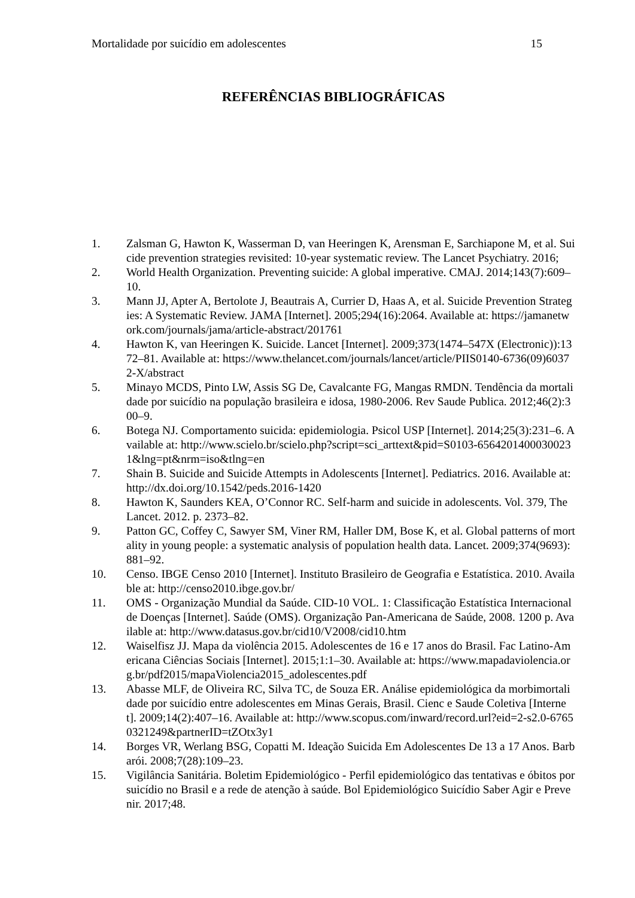Mortalidade por suicídio em adolescentes 15
REFERÊNCIAS BIBLIOGRÁFICAS
1. Zalsman G, Hawton K, Wasserman D, van Heeringen K, Arensman E, Sarchiapone M, et al. Suicide prevention strategies revisited: 10-year systematic review. The Lancet Psychiatry. 2016;
2. World Health Organization. Preventing suicide: A global imperative. CMAJ. 2014;143(7):609–10.
3. Mann JJ, Apter A, Bertolote J, Beautrais A, Currier D, Haas A, et al. Suicide Prevention Strategies: A Systematic Review. JAMA [Internet]. 2005;294(16):2064. Available at: https://jamanetwork.com/journals/jama/article-abstract/201761
4. Hawton K, van Heeringen K. Suicide. Lancet [Internet]. 2009;373(1474–547X (Electronic)):1372–81. Available at: https://www.thelancet.com/journals/lancet/article/PIIS0140-6736(09)60372-X/abstract
5. Minayo MCDS, Pinto LW, Assis SG De, Cavalcante FG, Mangas RMDN. Tendência da mortalidade por suicídio na população brasileira e idosa, 1980-2006. Rev Saude Publica. 2012;46(2):300–9.
6. Botega NJ. Comportamento suicida: epidemiologia. Psicol USP [Internet]. 2014;25(3):231–6. Available at: http://www.scielo.br/scielo.php?script=sci_arttext&pid=S0103-65642014000300231&lng=pt&nrm=iso&tlng=en
7. Shain B. Suicide and Suicide Attempts in Adolescents [Internet]. Pediatrics. 2016. Available at: http://dx.doi.org/10.1542/peds.2016-1420
8. Hawton K, Saunders KEA, O’Connor RC. Self-harm and suicide in adolescents. Vol. 379, The Lancet. 2012. p. 2373–82.
9. Patton GC, Coffey C, Sawyer SM, Viner RM, Haller DM, Bose K, et al. Global patterns of mortality in young people: a systematic analysis of population health data. Lancet. 2009;374(9693):881–92.
10. Censo. IBGE Censo 2010 [Internet]. Instituto Brasileiro de Geografia e Estatística. 2010. Available at: http://censo2010.ibge.gov.br/
11. OMS - Organização Mundial da Saúde. CID-10 VOL. 1: Classificação Estatística Internacional de Doenças [Internet]. Saúde (OMS). Organização Pan-Americana de Saúde, 2008. 1200 p. Available at: http://www.datasus.gov.br/cid10/V2008/cid10.htm
12. Waiselfisz JJ. Mapa da violência 2015. Adolescentes de 16 e 17 anos do Brasil. Fac Latino-Americana Ciências Sociais [Internet]. 2015;1:1–30. Available at: https://www.mapadaviolencia.org.br/pdf2015/mapaViolencia2015_adolescentes.pdf
13. Abasse MLF, de Oliveira RC, Silva TC, de Souza ER. Análise epidemiológica da morbimortalidade por suicídio entre adolescentes em Minas Gerais, Brasil. Cienc e Saude Coletiva [Internet]. 2009;14(2):407–16. Available at: http://www.scopus.com/inward/record.url?eid=2-s2.0-67650321249&partnerID=tZOtx3y1
14. Borges VR, Werlang BSG, Copatti M. Ideação Suicida Em Adolescentes De 13 a 17 Anos. Barbarói. 2008;7(28):109–23.
15. Vigilância Sanitária. Boletim Epidemiológico - Perfil epidemiológico das tentativas e óbitos por suicídio no Brasil e a rede de atenção à saúde. Bol Epidemiológico Suicídio Saber Agir e Prevenir. 2017;48.